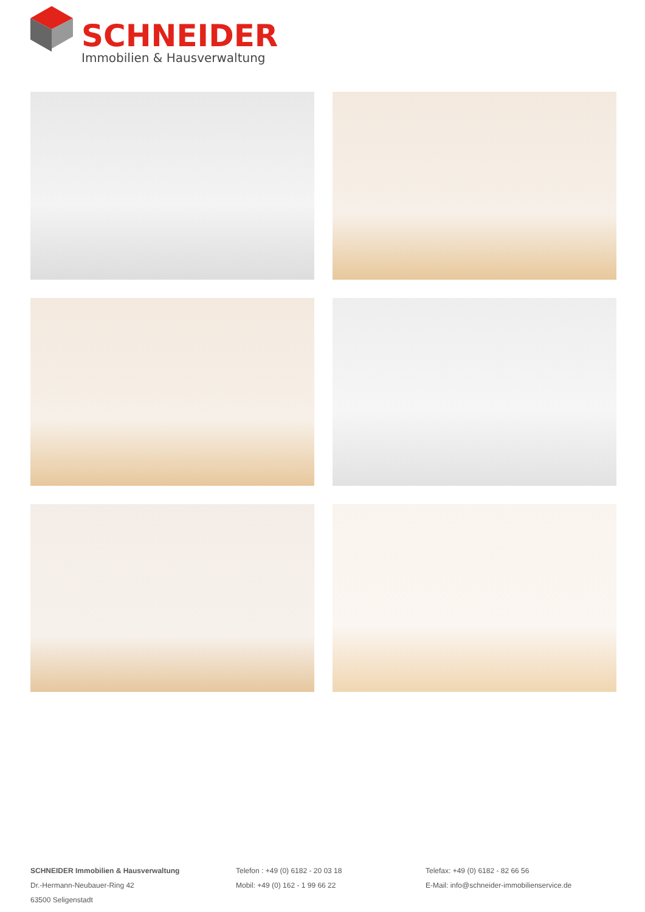SCHNEIDER
Immobilien & Hausverwaltung
SCHNEIDER Immobilien & Hausverwaltung
Dr.-Hermann-Neubauer-Ring 42
63500 Seligenstadt
Telefon : +49 (0) 6182 - 20 03 18
Mobil: +49 (0) 162 - 1 99 66 22
Telefax: +49 (0) 6182 - 82 66 56
E-Mail: info@schneider-immobilienservice.de